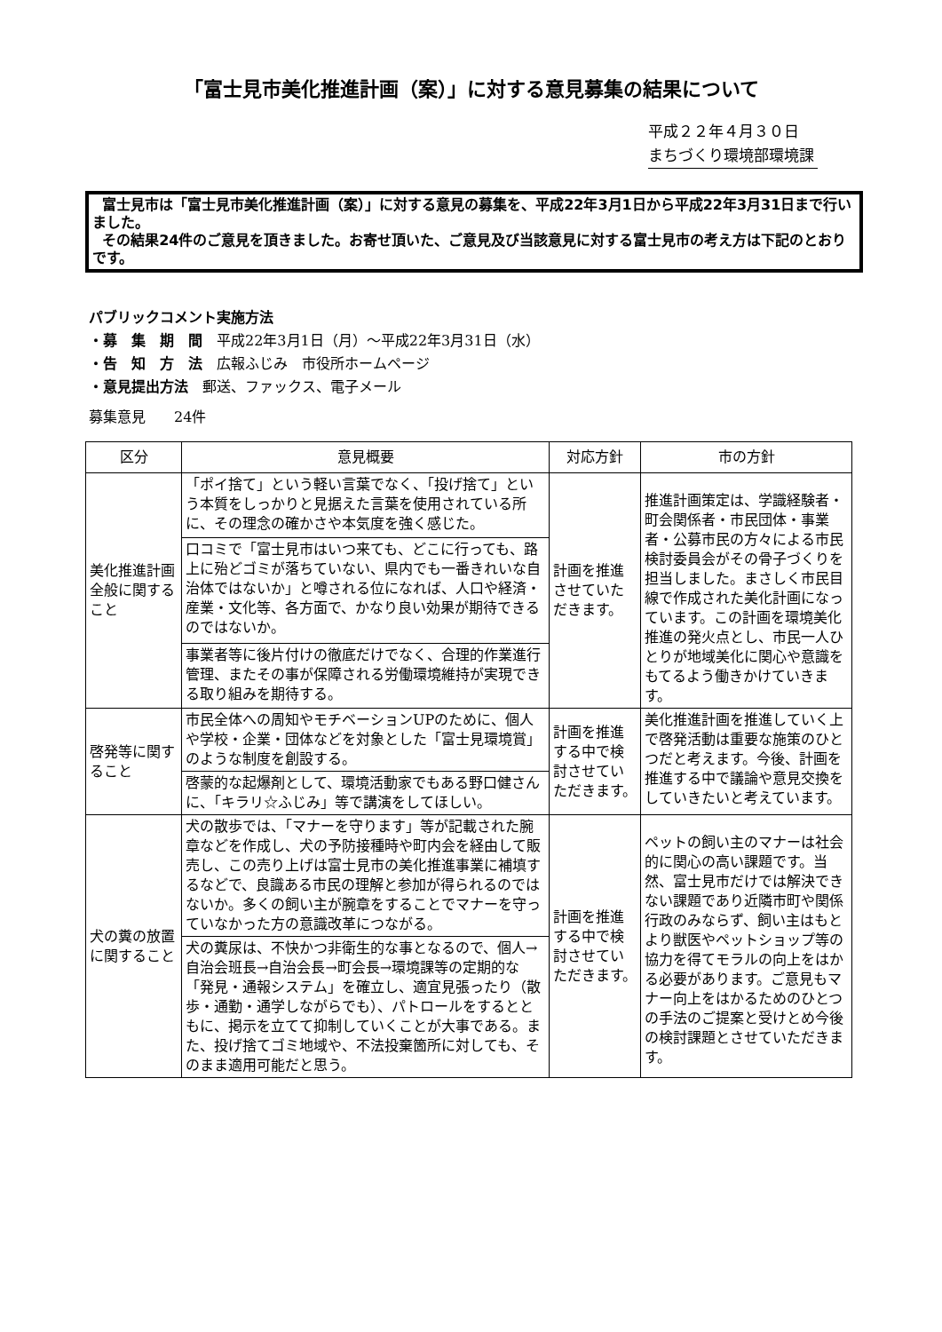「富士見市美化推進計画（案）」に対する意見募集の結果について
平成２２年４月３０日
まちづくり環境部環境課
富士見市は「富士見市美化推進計画（案）」に対する意見の募集を、平成22年3月1日から平成22年3月31日まで行いました。
その結果24件のご意見を頂きました。お寄せ頂いた、ご意見及び当該意見に対する富士見市の考え方は下記のとおりです。
パブリックコメント実施方法
・募　集　期　間　平成22年3月1日（月）～平成22年3月31日（水）
・告　知　方　法　広報ふじみ　市役所ホームページ
・意見提出方法　郵送、ファックス、電子メール
募集意見　　24件
| 区分 | 意見概要 | 対応方針 | 市の方針 |
| --- | --- | --- | --- |
| 美化推進計画全般に関すること | 「ポイ捨て」という軽い言葉でなく、「投げ捨て」という本質をしっかりと見据えた言葉を使用されている所に、その理念の確かさや本気度を強く感じた。 | 計画を推進させていただきます。 | 推進計画策定は、学識経験者・町会関係者・市民団体・事業者・公募市民の方々による市民検討委員会がその骨子づくりを担当しました。まさしく市民目線で作成された美化計画になっています。この計画を環境美化推進の発火点とし、市民一人ひとりが地域美化に関心や意識をもてるよう働きかけていきます。 |
| | 口コミで「富士見市はいつ来ても、どこに行っても、路上に殆どゴミが落ちていない、県内でも一番きれいな自治体ではないか」と噂される位になれば、人口や経済・産業・文化等、各方面で、かなり良い効果が期待できるのではないか。 | | |
| | 事業者等に後片付けの徹底だけでなく、合理的作業進行管理、またその事が保障される労働環境維持が実現できる取り組みを期待する。 | | |
| 啓発等に関すること | 市民全体への周知やモチベーションUPのために、個人や学校・企業・団体などを対象とした「富士見環境賞」のような制度を創設する。 | 計画を推進する中で検討させていただきます。 | 美化推進計画を推進していく上で啓発活動は重要な施策のひとつだと考えます。今後、計画を推進する中で議論や意見交換をしていきたいと考えています。 |
| | 啓蒙的な起爆剤として、環境活動家でもある野口健さんに、「キラリ☆ふじみ」等で講演をしてほしい。 | | |
| 犬の糞の放置に関すること | 犬の散歩では、「マナーを守ります」等が記載された腕章などを作成し、犬の予防接種時や町内会を経由して販売し、この売り上げは富士見市の美化推進事業に補填するなどで、良識ある市民の理解と参加が得られるのではないか。多くの飼い主が腕章をすることでマナーを守っていなかった方の意識改革につながる。 | 計画を推進する中で検討させていただきます。 | ペットの飼い主のマナーは社会的に関心の高い課題です。当然、富士見市だけでは解決できない課題であり近隣市町や関係行政のみならず、飼い主はもとより獣医やペットショップ等の協力を得てモラルの向上をはかる必要があります。ご意見もマナー向上をはかるためのひとつの手法のご提案と受けとめ今後の検討課題とさせていただきます。 |
| | 犬の糞尿は、不快かつ非衛生的な事となるので、個人→自治会班長→自治会長→町会長→環境課等の定期的な「発見・通報システム」を確立し、適宜見張ったり（散歩・通勤・通学しながらでも）、パトロールをするとともに、掲示を立てて抑制していくことが大事である。また、投げ捨てゴミ地域や、不法投棄箇所に対しても、そのまま適用可能だと思う。 | | |